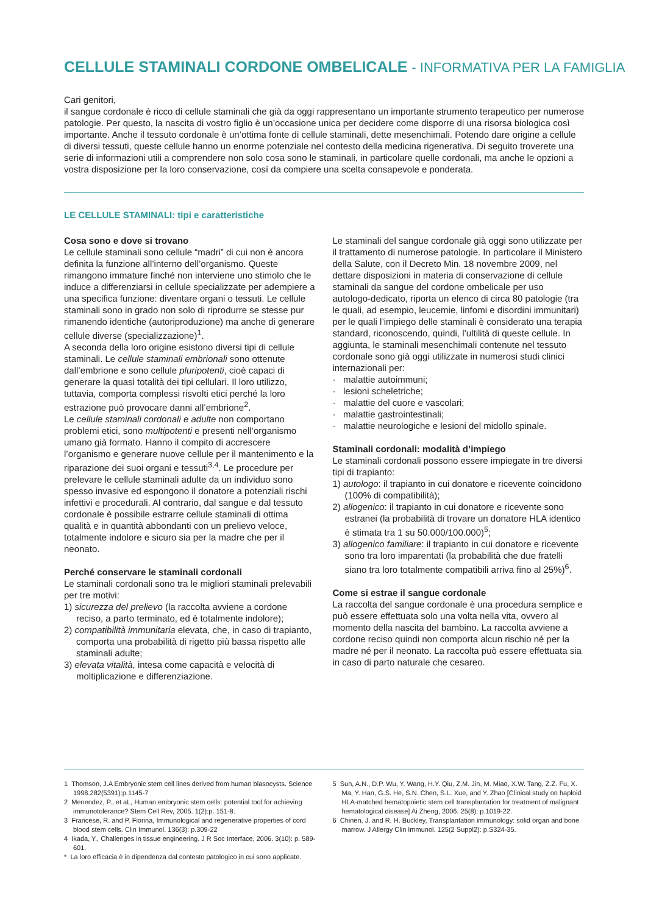CELLULE STAMINALI CORDONE OMBELICALE - INFORMATIVA PER LA FAMIGLIA
Cari genitori,
il sangue cordonale è ricco di cellule staminali che già da oggi rappresentano un importante strumento terapeutico per numerose patologie. Per questo, la nascita di vostro figlio è un’occasione unica per decidere come disporre di una risorsa biologica così importante. Anche il tessuto cordonale è un’ottima fonte di cellule staminali, dette mesenchimali. Potendo dare origine a cellule di diversi tessuti, queste cellule hanno un enorme potenziale nel contesto della medicina rigenerativa. Di seguito troverete una serie di informazioni utili a comprendere non solo cosa sono le staminali, in particolare quelle cordonali, ma anche le opzioni a vostra disposizione per la loro conservazione, così da compiere una scelta consapevole e ponderata.
LE CELLULE STAMINALI: tipi e caratteristiche
Cosa sono e dove si trovano
Le cellule staminali sono cellule “madri” di cui non è ancora definita la funzione all’interno dell’organismo. Queste rimangono immature finché non interviene uno stimolo che le induce a differenziarsi in cellule specializzate per adempiere a una specifica funzione: diventare organi o tessuti. Le cellule staminali sono in grado non solo di riprodurre se stesse pur rimanendo identiche (autoriproduzione) ma anche di generare cellule diverse (specializzazione)<sup>1</sup>.
A seconda della loro origine esistono diversi tipi di cellule staminali. Le cellule staminali embrionali sono ottenute dall’embrione e sono cellule pluripotenti, cioè capaci di generare la quasi totalità dei tipi cellulari. Il loro utilizzo, tuttavia, comporta complessi risvolti etici perché la loro estrazione può provocare danni all’embrione<sup>2</sup>.
Le cellule staminali cordonali e adulte non comportano problemi etici, sono multipotenti e presenti nell’organismo umano già formato. Hanno il compito di accrescere l’organismo e generare nuove cellule per il mantenimento e la riparazione dei suoi organi e tessuti<sup>3,4</sup>. Le procedure per prelevare le cellule staminali adulte da un individuo sono spesso invasive ed espongono il donatore a potenziali rischi infettivi e procedurali. Al contrario, dal sangue e dal tessuto cordonale è possibile estrarre cellule staminali di ottima qualità e in quantità abbondanti con un prelievo veloce, totalmente indolore e sicuro sia per la madre che per il neonato.
Perché conservare le staminali cordonali
Le staminali cordonali sono tra le migliori staminali prelevabili per tre motivi:
1) sicurezza del prelievo (la raccolta avviene a cordone reciso, a parto terminato, ed è totalmente indolore);
2) compatibilità immunitaria elevata, che, in caso di trapianto, comporta una probabilità di rigetto più bassa rispetto alle staminali adulte;
3) elevata vitalità, intesa come capacità e velocità di moltiplicazione e differenziazione.
Le staminali del sangue cordonale già oggi sono utilizzate per il trattamento di numerose patologie. In particolare il Ministero della Salute, con il Decreto Min. 18 novembre 2009, nel dettare disposizioni in materia di conservazione di cellule staminali da sangue del cordone ombelicale per uso autologo-dedicato, riporta un elenco di circa 80 patologie (tra le quali, ad esempio, leucemie, linfomi e disordini immunitari) per le quali l’impiego delle staminali è considerato una terapia standard, riconoscendo, quindi, l’ultilità di queste cellule. In aggiunta, le staminali mesenchimali contenute nel tessuto cordonale sono già oggi utilizzate in numerosi studi clinici internazionali per:
· malattie autoimmuni;
· lesioni scheletriche;
· malattie del cuore e vascolari;
· malattie gastrointestinali;
· malattie neurologiche e lesioni del midollo spinale.
Staminali cordonali: modalità d’impiego
Le staminali cordonali possono essere impiegate in tre diversi tipi di trapianto:
1) autologo: il trapianto in cui donatore e ricevente coincidono (100% di compatibilità);
2) allogenico: il trapianto in cui donatore e ricevente sono estranei (la probabilità di trovare un donatore HLA identico è stimata tra 1 su 50.000/100.000)<sup>5</sup>;
3) allogenico familiare: il trapianto in cui donatore e ricevente sono tra loro imparentati (la probabilità che due fratelli siano tra loro totalmente compatibili arriva fino al 25%)<sup>6</sup>.
Come si estrae il sangue cordonale
La raccolta del sangue cordonale è una procedura semplice e può essere effettuata solo una volta nella vita, ovvero al momento della nascita del bambino. La raccolta avviene a cordone reciso quindi non comporta alcun rischio né per la madre né per il neonato. La raccolta può essere effettuata sia in caso di parto naturale che cesareo.
1 Thomson, J.A Embryonic stem cell lines derived from human blasocysts. Science 1998.282(5391):p.1145-7
2 Menendez, P., et aL, Human embryonic stem cells: potential tool for achieving immunotolerance? Stem Cell Rev, 2005. 1(2):p. 151-8.
3 Francese, R. and P. Fiorina, Immunological and regenerative properties of cord blood stem cells. Clin Immunol. 136(3): p.309-22
4 Ikada, Y., Challenges in tissue engineering. J R Soc Interface, 2006. 3(10): p. 589-601.
* La loro efficacia è in dipendenza dal contesto patologico in cui sono applicate.
5 Sun, A.N., D.P. Wu, Y. Wang, H.Y. Qiu, Z.M. Jin, M. Miao, X.W. Tang, Z.Z. Fu, X. Ma, Y. Han, G.S. He, S.N. Chen, S.L. Xue, and Y. Zhao [Clinical study on haploid HLA-matched hematopoietic stem cell transplantation for treatment of malignant hematological disease] Ai Zheng, 2006. 25(8): p.1019-22.
6 Chinen, J. and R. H. Buckley, Transplantation immunology: solid organ and bone marrow. J Allergy Clin Immunol. 125(2 Suppl2): p.S324-35.